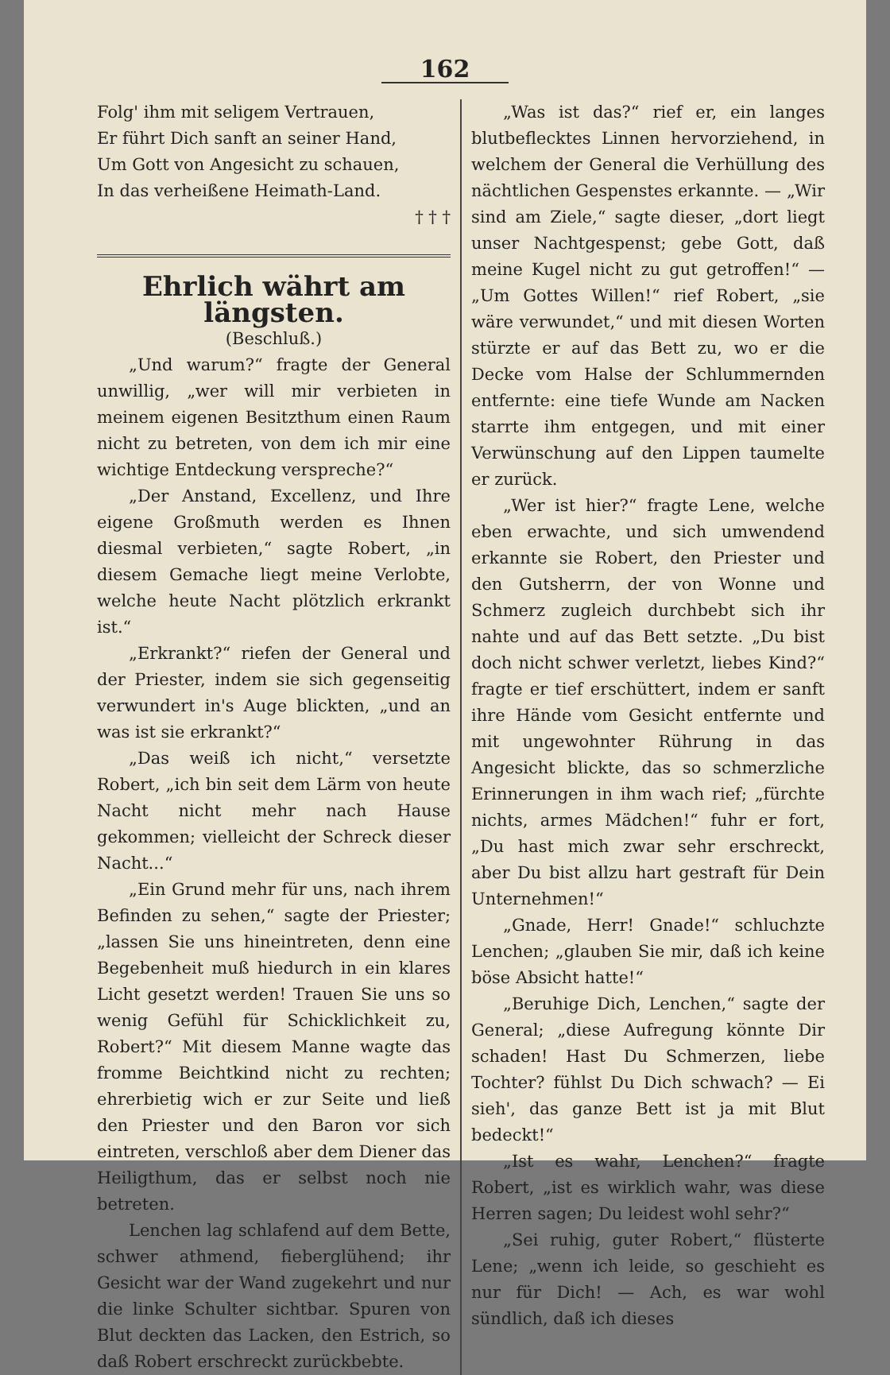162
Folg' ihm mit seligem Vertrauen,
Er führt Dich sanft an seiner Hand,
Um Gott von Angesicht zu schauen,
In das verheißene Heimath-Land.
† † †
Ehrlich währt am längsten.
(Beschluß.)
„Und warum?“ fragte der General unwillig, „wer will mir verbieten in meinem eigenen Besitzthum einen Raum nicht zu betreten, von dem ich mir eine wichtige Entdeckung verspreche?“
„Der Anstand, Excellenz, und Ihre eigene Großmuth werden es Ihnen diesmal verbieten,“ sagte Robert, „in diesem Gemache liegt meine Verlobte, welche heute Nacht plötzlich erkrankt ist.“
„Erkrankt?“ riefen der General und der Priester, indem sie sich gegenseitig verwundert in's Auge blickten, „und an was ist sie erkrankt?“
„Das weiß ich nicht,“ versetzte Robert, „ich bin seit dem Lärm von heute Nacht nicht mehr nach Hause gekommen; vielleicht der Schreck dieser Nacht...“
„Ein Grund mehr für uns, nach ihrem Befinden zu sehen,“ sagte der Priester; „lassen Sie uns hineintreten, denn eine Begebenheit muß hiedurch in ein klares Licht gesetzt werden! Trauen Sie uns so wenig Gefühl für Schicklichkeit zu, Robert?“ Mit diesem Manne wagte das fromme Beichtkind nicht zu rechten; ehrerbietig wich er zur Seite und ließ den Priester und den Baron vor sich eintreten, verschloß aber dem Diener das Heiligthum, das er selbst noch nie betreten.
Lenchen lag schlafend auf dem Bette, schwer athmend, fieberglühend; ihr Gesicht war der Wand zugekehrt und nur die linke Schulter sichtbar. Spuren von Blut deckten das Lacken, den Estrich, so daß Robert erschreckt zurückbebte.
„Was ist das?“ rief er, ein langes blutbeflecktes Linnen hervorziehend, in welchem der General die Verhüllung des nächtlichen Gespenstes erkannte. — „Wir sind am Ziele,“ sagte dieser, „dort liegt unser Nachtgespenst; gebe Gott, daß meine Kugel nicht zu gut getroffen!“ — „Um Gottes Willen!“ rief Robert, „sie wäre verwundet,“ und mit diesen Worten stürzte er auf das Bett zu, wo er die Decke vom Halse der Schlummernden entfernte: eine tiefe Wunde am Nacken starrte ihm entgegen, und mit einer Verwünschung auf den Lippen taumelte er zurück.
„Wer ist hier?“ fragte Lene, welche eben erwachte, und sich umwendend erkannte sie Robert, den Priester und den Gutsherrn, der von Wonne und Schmerz zugleich durchbebt sich ihr nahte und auf das Bett setzte. „Du bist doch nicht schwer verletzt, liebes Kind?“ fragte er tief erschüttert, indem er sanft ihre Hände vom Gesicht entfernte und mit ungewohnter Rührung in das Angesicht blickte, das so schmerzliche Erinnerungen in ihm wach rief; „fürchte nichts, armes Mädchen!“ fuhr er fort, „Du hast mich zwar sehr erschreckt, aber Du bist allzu hart gestraft für Dein Unternehmen!“
„Gnade, Herr! Gnade!“ schluchzte Lenchen; „glauben Sie mir, daß ich keine böse Absicht hatte!“
„Beruhige Dich, Lenchen,“ sagte der General; „diese Aufregung könnte Dir schaden! Hast Du Schmerzen, liebe Tochter? fühlst Du Dich schwach? — Ei sieh', das ganze Bett ist ja mit Blut bedeckt!“
„Ist es wahr, Lenchen?“ fragte Robert, „ist es wirklich wahr, was diese Herren sagen; Du leidest wohl sehr?“
„Sei ruhig, guter Robert,“ flüsterte Lene; „wenn ich leide, so geschieht es nur für Dich! — Ach, es war wohl sündlich, daß ich dieses